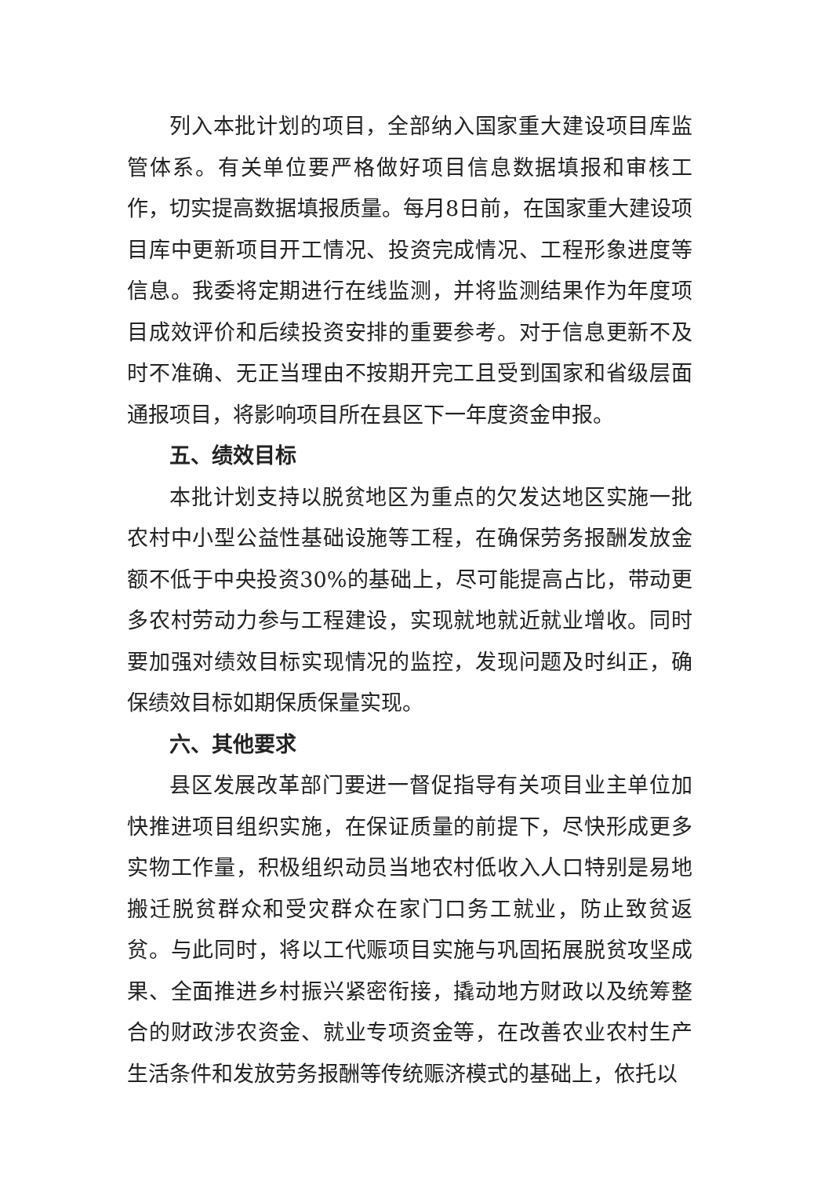列入本批计划的项目，全部纳入国家重大建设项目库监管体系。有关单位要严格做好项目信息数据填报和审核工作，切实提高数据填报质量。每月8日前，在国家重大建设项目库中更新项目开工情况、投资完成情况、工程形象进度等信息。我委将定期进行在线监测，并将监测结果作为年度项目成效评价和后续投资安排的重要参考。对于信息更新不及时不准确、无正当理由不按期开完工且受到国家和省级层面通报项目，将影响项目所在县区下一年度资金申报。
五、绩效目标
本批计划支持以脱贫地区为重点的欠发达地区实施一批农村中小型公益性基础设施等工程，在确保劳务报酬发放金额不低于中央投资30%的基础上，尽可能提高占比，带动更多农村劳动力参与工程建设，实现就地就近就业增收。同时要加强对绩效目标实现情况的监控，发现问题及时纠正，确保绩效目标如期保质保量实现。
六、其他要求
县区发展改革部门要进一督促指导有关项目业主单位加快推进项目组织实施，在保证质量的前提下，尽快形成更多实物工作量，积极组织动员当地农村低收入人口特别是易地搬迁脱贫群众和受灾群众在家门口务工就业，防止致贫返贫。与此同时，将以工代赈项目实施与巩固拓展脱贫攻坚成果、全面推进乡村振兴紧密衔接，撬动地方财政以及统筹整合的财政涉农资金、就业专项资金等，在改善农业农村生产生活条件和发放劳务报酬等传统赈济模式的基础上，依托以